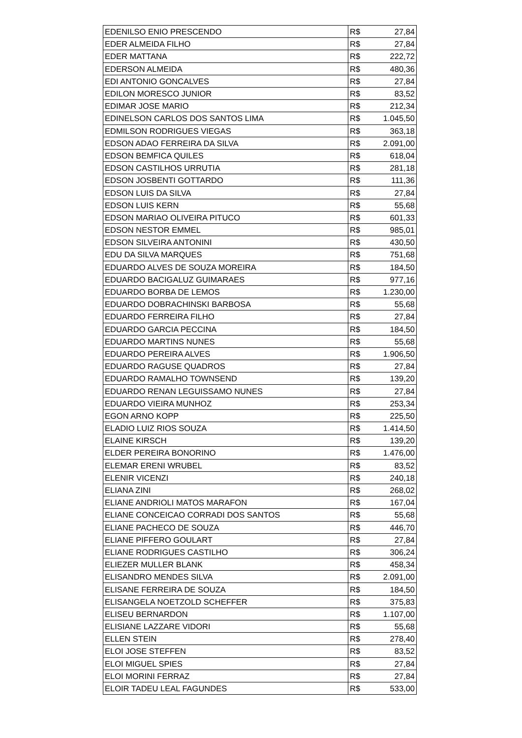| EDENILSO ENIO PRESCENDO | R$ | 27,84 |
| EDER ALMEIDA FILHO | R$ | 27,84 |
| EDER MATTANA | R$ | 222,72 |
| EDERSON ALMEIDA | R$ | 480,36 |
| EDI ANTONIO GONCALVES | R$ | 27,84 |
| EDILON MORESCO JUNIOR | R$ | 83,52 |
| EDIMAR JOSE MARIO | R$ | 212,34 |
| EDINELSON CARLOS DOS SANTOS LIMA | R$ | 1.045,50 |
| EDMILSON RODRIGUES VIEGAS | R$ | 363,18 |
| EDSON ADAO FERREIRA DA SILVA | R$ | 2.091,00 |
| EDSON BEMFICA QUILES | R$ | 618,04 |
| EDSON CASTILHOS URRUTIA | R$ | 281,18 |
| EDSON JOSBENTI GOTTARDO | R$ | 111,36 |
| EDSON LUIS DA SILVA | R$ | 27,84 |
| EDSON LUIS KERN | R$ | 55,68 |
| EDSON MARIAO OLIVEIRA PITUCO | R$ | 601,33 |
| EDSON NESTOR EMMEL | R$ | 985,01 |
| EDSON SILVEIRA ANTONINI | R$ | 430,50 |
| EDU DA SILVA MARQUES | R$ | 751,68 |
| EDUARDO ALVES DE SOUZA MOREIRA | R$ | 184,50 |
| EDUARDO BACIGALUZ GUIMARAES | R$ | 977,16 |
| EDUARDO BORBA DE LEMOS | R$ | 1.230,00 |
| EDUARDO DOBRACHINSKI BARBOSA | R$ | 55,68 |
| EDUARDO FERREIRA FILHO | R$ | 27,84 |
| EDUARDO GARCIA PECCINA | R$ | 184,50 |
| EDUARDO MARTINS NUNES | R$ | 55,68 |
| EDUARDO PEREIRA ALVES | R$ | 1.906,50 |
| EDUARDO RAGUSE QUADROS | R$ | 27,84 |
| EDUARDO RAMALHO TOWNSEND | R$ | 139,20 |
| EDUARDO RENAN LEGUISSAMO NUNES | R$ | 27,84 |
| EDUARDO VIEIRA MUNHOZ | R$ | 253,34 |
| EGON ARNO KOPP | R$ | 225,50 |
| ELADIO LUIZ RIOS SOUZA | R$ | 1.414,50 |
| ELAINE KIRSCH | R$ | 139,20 |
| ELDER PEREIRA BONORINO | R$ | 1.476,00 |
| ELEMAR ERENI WRUBEL | R$ | 83,52 |
| ELENIR VICENZI | R$ | 240,18 |
| ELIANA ZINI | R$ | 268,02 |
| ELIANE ANDRIOLI MATOS MARAFON | R$ | 167,04 |
| ELIANE CONCEICAO CORRADI DOS SANTOS | R$ | 55,68 |
| ELIANE PACHECO DE SOUZA | R$ | 446,70 |
| ELIANE PIFFERO GOULART | R$ | 27,84 |
| ELIANE RODRIGUES CASTILHO | R$ | 306,24 |
| ELIEZER MULLER BLANK | R$ | 458,34 |
| ELISANDRO MENDES SILVA | R$ | 2.091,00 |
| ELISANE FERREIRA DE SOUZA | R$ | 184,50 |
| ELISANGELA NOETZOLD SCHEFFER | R$ | 375,83 |
| ELISEU BERNARDON | R$ | 1.107,00 |
| ELISIANE LAZZARE VIDORI | R$ | 55,68 |
| ELLEN STEIN | R$ | 278,40 |
| ELOI JOSE STEFFEN | R$ | 83,52 |
| ELOI MIGUEL SPIES | R$ | 27,84 |
| ELOI MORINI FERRAZ | R$ | 27,84 |
| ELOIR TADEU LEAL FAGUNDES | R$ | 533,00 |